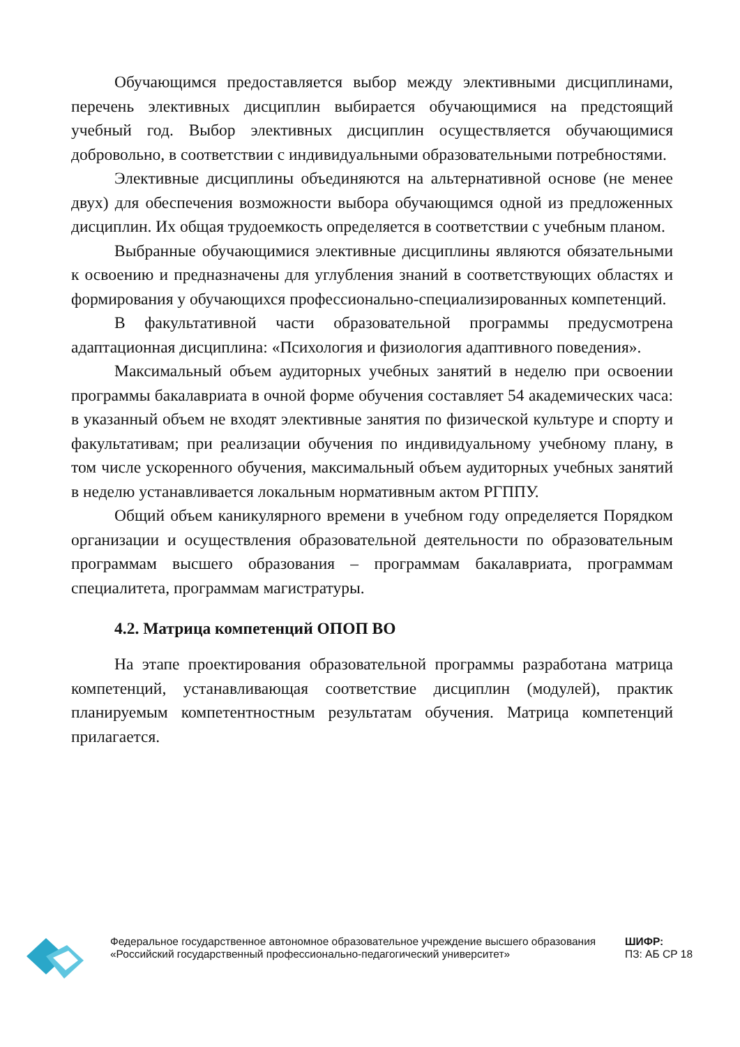Обучающимся предоставляется выбор между элективными дисциплинами, перечень элективных дисциплин выбирается обучающимися на предстоящий учебный год. Выбор элективных дисциплин осуществляется обучающимися добровольно, в соответствии с индивидуальными образовательными потребностями.
Элективные дисциплины объединяются на альтернативной основе (не менее двух) для обеспечения возможности выбора обучающимся одной из предложенных дисциплин. Их общая трудоемкость определяется в соответствии с учебным планом.
Выбранные обучающимися элективные дисциплины являются обязательными к освоению и предназначены для углубления знаний в соответствующих областях и формирования у обучающихся профессионально-специализированных компетенций.
В факультативной части образовательной программы предусмотрена адаптационная дисциплина: «Психология и физиология адаптивного поведения».
Максимальный объем аудиторных учебных занятий в неделю при освоении программы бакалавриата в очной форме обучения составляет 54 академических часа: в указанный объем не входят элективные занятия по физической культуре и спорту и факультативам; при реализации обучения по индивидуальному учебному плану, в том числе ускоренного обучения, максимальный объем аудиторных учебных занятий в неделю устанавливается локальным нормативным актом РГППУ.
Общий объем каникулярного времени в учебном году определяется Порядком организации и осуществления образовательной деятельности по образовательным программам высшего образования – программам бакалавриата, программам специалитета, программам магистратуры.
4.2. Матрица компетенций ОПОП ВО
На этапе проектирования образовательной программы разработана матрица компетенций, устанавливающая соответствие дисциплин (модулей), практик планируемым компетентностным результатам обучения. Матрица компетенций прилагается.
Федеральное государственное автономное образовательное учреждение высшего образования «Российский государственный профессионально-педагогический университет»
ШИФР:
ПЗ: АБ СР 18